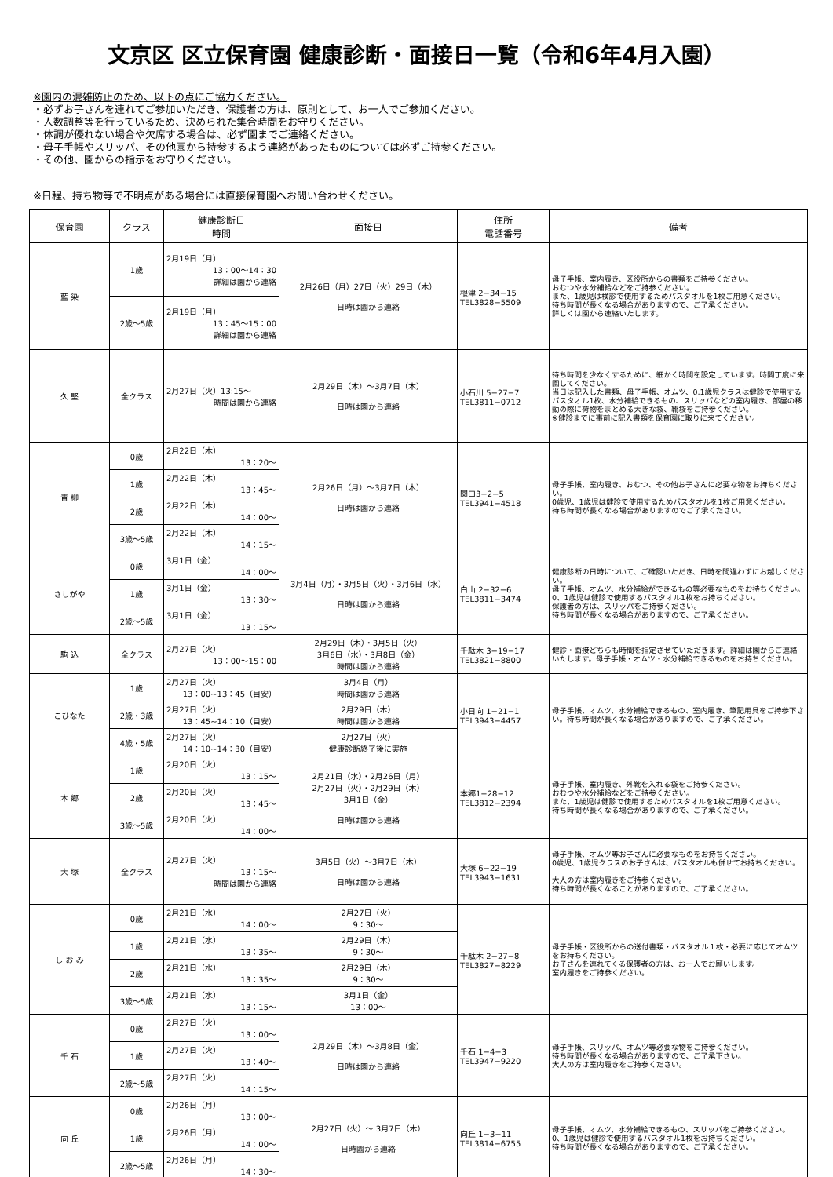文京区 区立保育園 健康診断・面接日一覧（令和6年4月入園）
※園内の混雑防止のため、以下の点にご協力ください。
・必ずお子さんを連れてご参加いただき、保護者の方は、原則として、お一人でご参加ください。
・人数調整等を行っているため、決められた集合時間をお守りください。
・体調が優れない場合や欠席する場合は、必ず園までご連絡ください。
・母子手帳やスリッパ、その他園から持参するよう連絡があったものについては必ずご持参ください。
・その他、園からの指示をお守りください。
※日程、持ち物等で不明点がある場合には直接保育園へお問い合わせください。
| 保育園 | クラス | 健康診断日 時間 | 面接日 | 住所 電話番号 | 備考 |
| --- | --- | --- | --- | --- | --- |
| 藍 染 | 1歳 | 2月19日（月） 13：00～14：30 詳細は園から連絡 | 2月26日（月）27日（火）29日（木） 日時は園から連絡 | 根津 2−34−15 TEL3828−5509 | 母子手帳、室内履き、区役所からの書類をご持参ください。 おむつや水分補給などをご持参ください。 また、1歳児は検診で使用するためバスタオルを1枚ご用意ください。 待ち時間が長くなる場合がありますので、ご了承ください。 詳しくは園から連絡いたします。 |
| | 2歳～5歳 | 2月19日（月） 13：45～15：00 詳細は園から連絡 | | | |
| 久 堅 | 全クラス | 2月27日（火）13:15～ 時間は園から連絡 | 2月29日（木）～3月7日（木） 日時は園から連絡 | 小石川 5−27−7 TEL3811−0712 | 待ち時間を少なくするために、細かく時間を設定しています。時間丁度に来園してください。 当日は記入した書類、母子手帳、オムツ、0,1歳児クラスは健診で使用するバスタオル1枚、水分補給できるもの、スリッパなどの室内履き、部屋の移動の際に荷物をまとめる大きな袋、靴袋をご持参ください。 ※健診までに事前に記入書類を保育園に取りに来てください。 |
| 青 柳 | 0歳 | 2月22日（木） 13：20～ | 2月26日（月）～3月7日（木） 日時は園から連絡 | 関口3−2−5 TEL3941−4518 | 母子手帳、室内履き、おむつ、その他お子さんに必要な物をお持ちください。 0歳児、1歳児は健診で使用するためバスタオルを1枚ご用意ください。 待ち時間が長くなる場合がありますのでご了承ください。 |
| | 1歳 | 2月22日（木） 13：45～ | | | |
| | 2歳 | 2月22日（木） 14：00～ | | | |
| | 3歳～5歳 | 2月22日（木） 14：15～ | | | |
| さしがや | 0歳 | 3月1日（金） 14：00～ | 3月4日（月）・3月5日（火）・3月6日（水） 日時は園から連絡 | 白山 2−32−6 TEL3811−3474 | 健康診断の日時について、ご確認いただき、日時を間違わずにお越しください。 母子手帳、オムツ、水分補給ができるもの等必要なものをお持ちください。 0、1歳児は健診で使用するバスタオル1枚をお持ちください。 保護者の方は、スリッパをご持参ください。 待ち時間が長くなる場合がありますので、ご了承ください。 |
| | 1歳 | 3月1日（金） 13：30～ | | | |
| | 2歳～5歳 | 3月1日（金） 13：15～ | | | |
| 駒 込 | 全クラス | 2月27日（火） 13：00～15：00 | 2月29日（木）・3月5日（火） 3月6日（水）・3月8日（金） 時間は園から連絡 | 千駄木 3−19−17 TEL3821−8800 | 健診・面接どちらも時間を指定させていただきます。詳細は園からご連絡いたします。母子手帳・オムツ・水分補給できるものをお持ちください。 |
| こひなた | 1歳 | 2月27日（火） 13：00~13：45（目安） | 3月4日（月） 時間は園から連絡 | 小日向 1−21−1 TEL3943−4457 | 母子手帳、オムツ、水分補給できるもの、室内履き、筆記用具をご持参下さい。待ち時間が長くなる場合がありますので、ご了承ください。 |
| | 2歳・3歳 | 2月27日（火） 13：45~14：10（目安） | 2月29日（木） 時間は園から連絡 | | |
| | 4歳・5歳 | 2月27日（火） 14：10~14：30（目安） | 2月27日（火） 健康診断終了後に実施 | | |
| 本 郷 | 1歳 | 2月20日（火） 13：15～ | 2月21日（水）・2月26日（月） 2月27日（火）・2月29日（木） 3月1日（金） 日時は園から連絡 | 本郷1−28−12 TEL3812−2394 | 母子手帳、室内履き、外靴を入れる袋をご持参ください。 おむつや水分補給などをご持参ください。 また、1歳児は健診で使用するためバスタオルを1枚ご用意ください。 待ち時間が長くなる場合がありますので、ご了承ください。 |
| | 2歳 | 2月20日（火） 13：45～ | | | |
| | 3歳～5歳 | 2月20日（火） 14：00～ | | | |
| 大 塚 | 全クラス | 2月27日（火） 13：15～ 時間は園から連絡 | 3月5日（火）～3月7日（木） 日時は園から連絡 | 大塚 6−22−19 TEL3943−1631 | 母子手帳、オムツ等お子さんに必要なものをお持ちください。 0歳児、1歳児クラスのお子さんは、バスタオルも併せてお持ちください。 大人の方は室内履きをご持参ください。 待ち時間が長くなることがありますので、ご了承ください。 |
| し お み | 0歳 | 2月21日（水） 14：00～ | 2月27日（火） 9：30～ | 千駄木 2−27−8 TEL3827−8229 | 母子手帳・区役所からの送付書類・バスタオル１枚・必要に応じてオムツをお持ちください。 お子さんを連れてくる保護者の方は、お一人でお願いします。 室内履きをご持参ください。 |
| | 1歳 | 2月21日（水） 13：35～ | 2月29日（木） 9：30～ | | |
| | 2歳 | 2月21日（水） 13：35～ | 2月29日（木） 9：30～ | | |
| | 3歳～5歳 | 2月21日（水） 13：15～ | 3月1日（金） 13：00～ | | |
| 千 石 | 0歳 | 2月27日（火） 13：00～ | 2月29日（木）～3月8日（金） 日時は園から連絡 | 千石 1−4−3 TEL3947−9220 | 母子手帳、スリッパ、オムツ等必要な物をご持参ください。 待ち時間が長くなる場合がありますので、ご了承下さい。 大人の方は室内履きをご持参ください。 |
| | 1歳 | 2月27日（火） 13：40～ | | | |
| | 2歳～5歳 | 2月27日（火） 14：15～ | | | |
| 向 丘 | 0歳 | 2月26日（月） 13：00～ | 2月27日（火）～ 3月7日（木） 日時園から連絡 | 向丘 1−3−11 TEL3814−6755 | 母子手帳、オムツ、水分補給できるもの、スリッパをご持参ください。 0、1歳児は健診で使用するバスタオル1枚をお持ちください。 待ち時間が長くなる場合がありますので、ご了承ください。 |
| | 1歳 | 2月26日（月） 14：00～ | | | |
| | 2歳～5歳 | 2月26日（月） 14：30～ | | | |